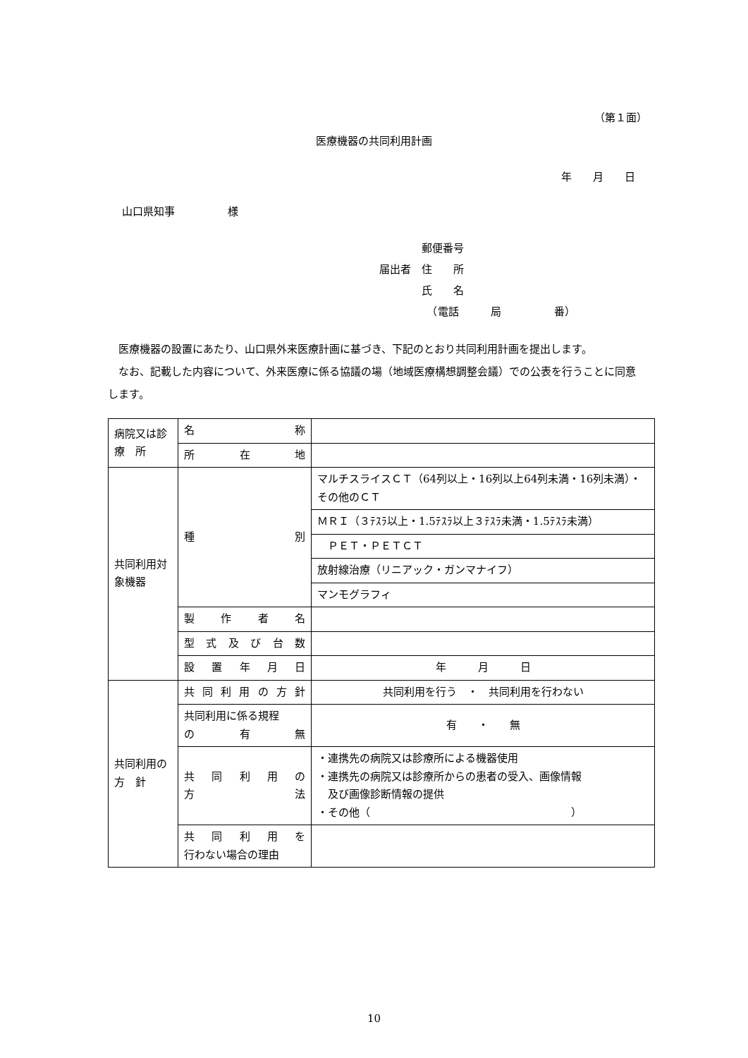（第１面）
医療機器の共同利用計画
年　　月　　日
山口県知事　　　　　様
　　　　郵便番号
届出者　住　　所
　　　　氏　　名
　　　　　（電話　　　局　　　　　番）
　医療機器の設置にあたり、山口県外来医療計画に基づき、下記のとおり共同利用計画を提出します。
　なお、記載した内容について、外来医療に係る協議の場（地域医療構想調整会議）での公表を行うことに同意します。
| 病院又は診 療 所 | 名 称 | |
| | 所 在 地 | |
| 共同利用対象機器 | 種 別 | マルチスライスＣＴ（64列以上・16列以上64列未満・16列未満）・その他のＣＴ |
| | | ＭＲＩ（３ﾃｽﾗ以上・1.5ﾃｽﾗ以上３ﾃｽﾗ未満・1.5ﾃｽﾗ未満） |
| | | ＰＥＴ・ＰＥＴＣＴ |
| | | 放射線治療（リニアック・ガンマナイフ） |
| | | マンモグラフィ |
| | 製 作 者 名 | |
| | 型 式 及 び 台 数 | |
| | 設 置 年 月 日 | 年 月 日 |
| 共同利用の 方 針 | 共 同 利 用 の 方 針 | 共同利用を行う ・ 共同利用を行わない |
| | 共同利用に係る規程 の 有 無 | 有 ・ 無 |
| | 共 同 利 用 の 方 法 | ・連携先の病院又は診療所による機器使用 ・連携先の病院又は診療所からの患者の受入、画像情報 及び画像診断情報の提供 ・その他（ ） |
| | 共 同 利 用 を 行わない場合の理由 | |
10